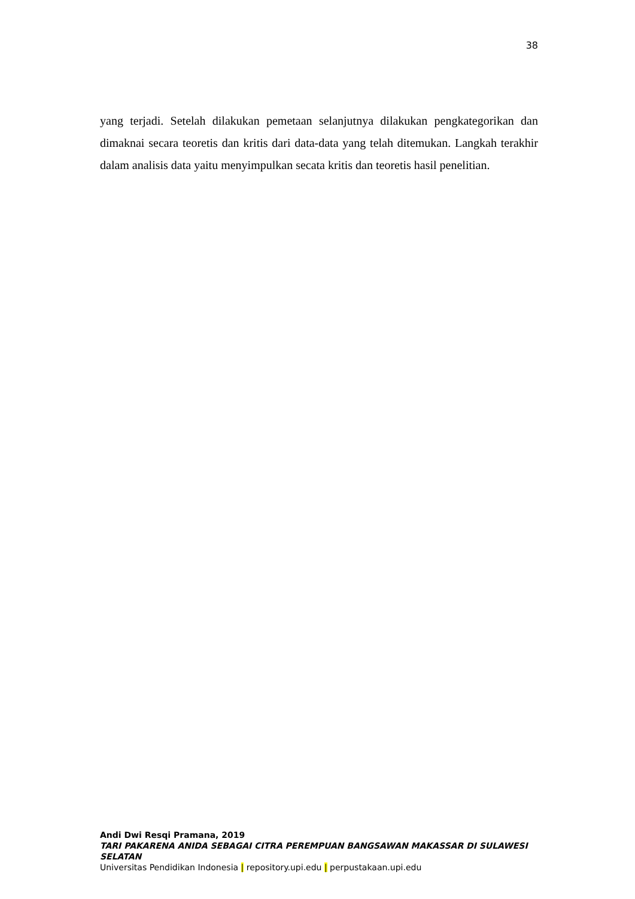38
yang terjadi. Setelah dilakukan pemetaan selanjutnya dilakukan pengkategorikan dan dimaknai secara teoretis dan kritis dari data-data yang telah ditemukan. Langkah terakhir dalam analisis data yaitu menyimpulkan secata kritis dan teoretis hasil penelitian.
Andi Dwi Resqi Pramana, 2019
TARI PAKARENA ANIDA SEBAGAI CITRA PEREMPUAN BANGSAWAN MAKASSAR DI SULAWESI SELATAN
Universitas Pendidikan Indonesia | repository.upi.edu | perpustakaan.upi.edu